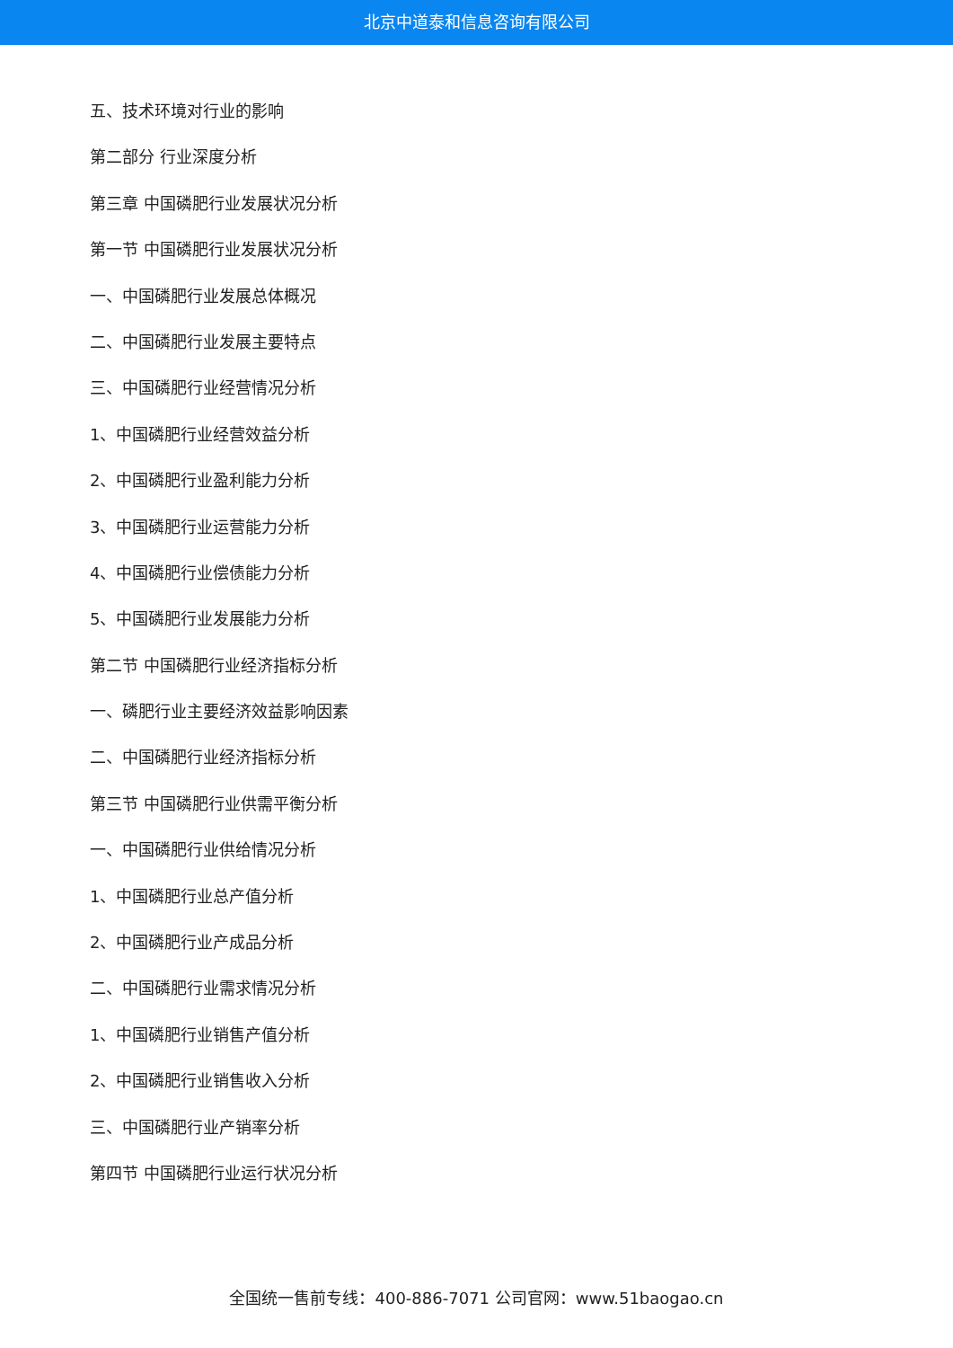北京中道泰和信息咨询有限公司
五、技术环境对行业的影响
第二部分 行业深度分析
第三章 中国磷肥行业发展状况分析
第一节 中国磷肥行业发展状况分析
一、中国磷肥行业发展总体概况
二、中国磷肥行业发展主要特点
三、中国磷肥行业经营情况分析
1、中国磷肥行业经营效益分析
2、中国磷肥行业盈利能力分析
3、中国磷肥行业运营能力分析
4、中国磷肥行业偿债能力分析
5、中国磷肥行业发展能力分析
第二节 中国磷肥行业经济指标分析
一、磷肥行业主要经济效益影响因素
二、中国磷肥行业经济指标分析
第三节 中国磷肥行业供需平衡分析
一、中国磷肥行业供给情况分析
1、中国磷肥行业总产值分析
2、中国磷肥行业产成品分析
二、中国磷肥行业需求情况分析
1、中国磷肥行业销售产值分析
2、中国磷肥行业销售收入分析
三、中国磷肥行业产销率分析
第四节 中国磷肥行业运行状况分析
全国统一售前专线：400-886-7071 公司官网：www.51baogao.cn